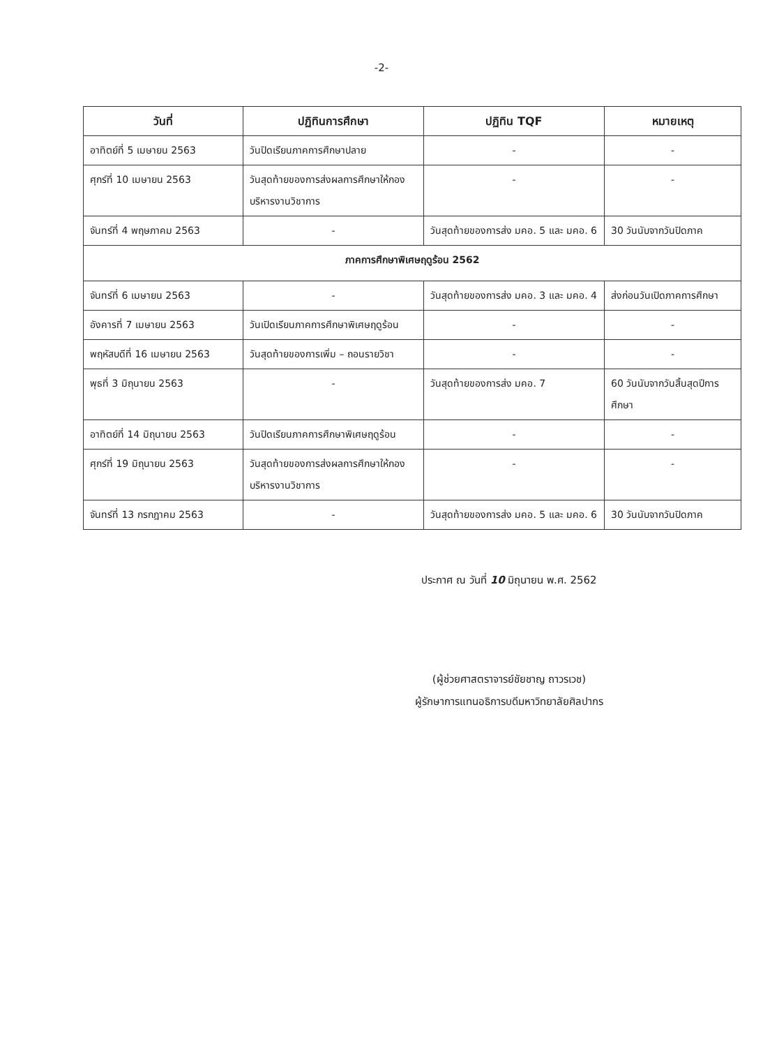-2-
| วันที่ | ปฏิทินการศึกษา | ปฏิทิน TQF | หมายเหตุ |
| --- | --- | --- | --- |
| อาทิตย์ที่ 5 เมษายน 2563 | วันปิดเรียนภาคการศึกษาปลาย | - | - |
| ศุกร์ที่ 10 เมษายน 2563 | วันสุดท้ายของการส่งผลการศึกษาให้กองบริหารงานวิชาการ | - | - |
| จันทร์ที่ 4 พฤษภาคม 2563 | - | วันสุดท้ายของการส่ง มคอ. 5 และ มคอ. 6 | 30 วันนับจากวันปิดภาค |
| ภาคการศึกษาพิเศษฤดูร้อน 2562 | | | |
| จันทร์ที่ 6 เมษายน 2563 | - | วันสุดท้ายของการส่ง มคอ. 3 และ มคอ. 4 | ส่งก่อนวันเปิดภาคการศึกษา |
| อังคารที่ 7 เมษายน 2563 | วันเปิดเรียนภาคการศึกษาพิเศษฤดูร้อน | - | - |
| พฤหัสบดีที่ 16 เมษายน 2563 | วันสุดท้ายของการเพิ่ม – ถอนรายวิชา | - | - |
| พุธที่ 3 มิถุนายน 2563 | - | วันสุดท้ายของการส่ง มคอ. 7 | 60 วันนับจากวันสิ้นสุดปีการศึกษา |
| อาทิตย์ที่ 14 มิถุนายน 2563 | วันปิดเรียนภาคการศึกษาพิเศษฤดูร้อน | - | - |
| ศุกร์ที่ 19 มิถุนายน 2563 | วันสุดท้ายของการส่งผลการศึกษาให้กองบริหารงานวิชาการ | - | - |
| จันทร์ที่ 13 กรกฎาคม 2563 | - | วันสุดท้ายของการส่ง มคอ. 5 และ มคอ. 6 | 30 วันนับจากวันปิดภาค |
ประกาศ ณ วันที่ 10 มิถุนายน พ.ศ. 2562
(ผู้ช่วยศาสตราจารย์ชัยชาญ ถาวรเวช)
ผู้รักษาการแทนอธิการบดีมหาวิทยาลัยศิลปากร